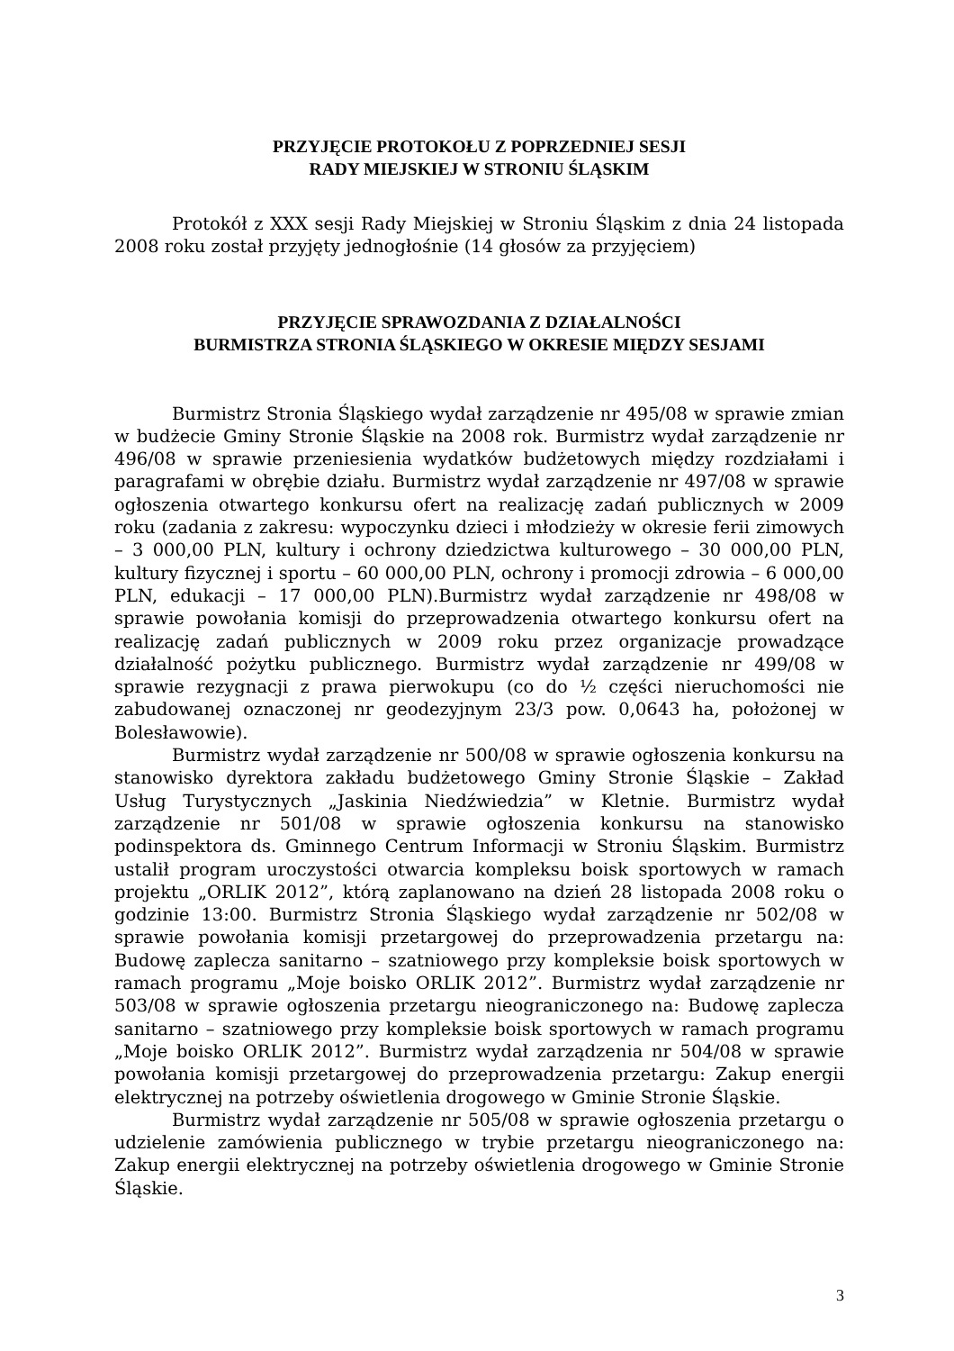PRZYJĘCIE PROTOKOŁU Z POPRZEDNIEJ SESJI
RADY MIEJSKIEJ W STRONIU ŚLĄSKIM
Protokół z XXX sesji Rady Miejskiej w Stroniu Śląskim z dnia 24 listopada 2008 roku został przyjęty jednogłośnie (14 głosów za przyjęciem)
PRZYJĘCIE SPRAWOZDANIA Z DZIAŁALNOŚCI
BURMISTRZA STRONIA ŚLĄSKIEGO W OKRESIE MIĘDZY SESJAMI
Burmistrz Stronia Śląskiego wydał zarządzenie nr 495/08 w sprawie zmian w budżecie Gminy Stronie Śląskie na 2008 rok. Burmistrz wydał zarządzenie nr 496/08 w sprawie przeniesienia wydatków budżetowych między rozdziałami i paragrafami w obrębie działu. Burmistrz wydał zarządzenie nr 497/08 w sprawie ogłoszenia otwartego konkursu ofert na realizację zadań publicznych w 2009 roku (zadania z zakresu: wypoczynku dzieci i młodzieży w okresie ferii zimowych – 3 000,00 PLN, kultury i ochrony dziedzictwa kulturowego – 30 000,00 PLN, kultury fizycznej i sportu – 60 000,00 PLN, ochrony i promocji zdrowia – 6 000,00 PLN, edukacji – 17 000,00 PLN).Burmistrz wydał zarządzenie nr 498/08 w sprawie powołania komisji do przeprowadzenia otwartego konkursu ofert na realizację zadań publicznych w 2009 roku przez organizacje prowadzące działalność pożytku publicznego. Burmistrz wydał zarządzenie nr 499/08 w sprawie rezygnacji z prawa pierwokupu (co do ½ części nieruchomości nie zabudowanej oznaczonej nr geodezyjnym 23/3 pow. 0,0643 ha, położonej w Bolesławowie).
Burmistrz wydał zarządzenie nr 500/08 w sprawie ogłoszenia konkursu na stanowisko dyrektora zakładu budżetowego Gminy Stronie Śląskie – Zakład Usług Turystycznych „Jaskinia Niedźwiedzia” w Kletnie. Burmistrz wydał zarządzenie nr 501/08 w sprawie ogłoszenia konkursu na stanowisko podinspektora ds. Gminnego Centrum Informacji w Stroniu Śląskim. Burmistrz ustalił program uroczystości otwarcia kompleksu boisk sportowych w ramach projektu „ORLIK 2012”, którą zaplanowano na dzień 28 listopada 2008 roku o godzinie 13:00. Burmistrz Stronia Śląskiego wydał zarządzenie nr 502/08 w sprawie powołania komisji przetargowej do przeprowadzenia przetargu na: Budowę zaplecza sanitarno – szatniowego przy kompleksie boisk sportowych w ramach programu „Moje boisko ORLIK 2012”. Burmistrz wydał zarządzenie nr 503/08 w sprawie ogłoszenia przetargu nieograniczonego na: Budowę zaplecza sanitarno – szatniowego przy kompleksie boisk sportowych w ramach programu „Moje boisko ORLIK 2012”. Burmistrz wydał zarządzenia nr 504/08 w sprawie powołania komisji przetargowej do przeprowadzenia przetargu: Zakup energii elektrycznej na potrzeby oświetlenia drogowego w Gminie Stronie Śląskie.
Burmistrz wydał zarządzenie nr 505/08 w sprawie ogłoszenia przetargu o udzielenie zamówienia publicznego w trybie przetargu nieograniczonego na: Zakup energii elektrycznej na potrzeby oświetlenia drogowego w Gminie Stronie Śląskie.
3